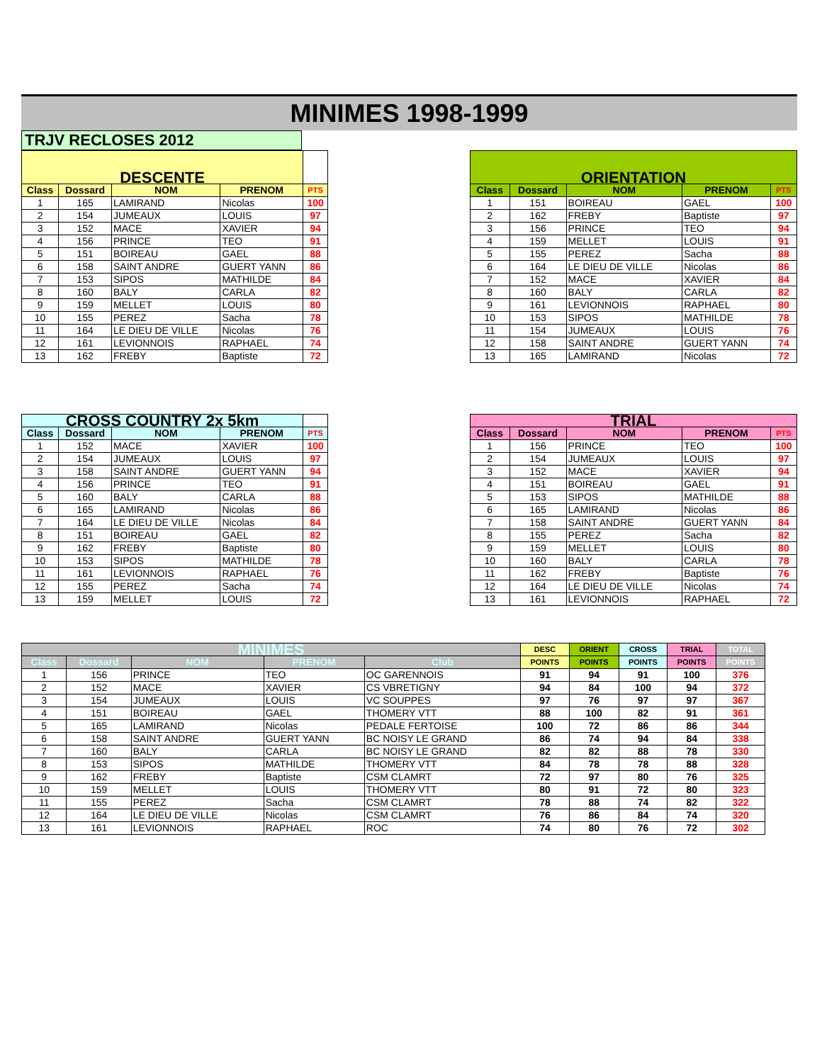MINIMES 1998-1999
TRJV RECLOSES 2012
| DESCENTE | | | | |
| Class | Dossard | NOM | PRENOM | PTS |
| 1 | 165 | LAMIRAND | Nicolas | 100 |
| 2 | 154 | JUMEAUX | LOUIS | 97 |
| 3 | 152 | MACE | XAVIER | 94 |
| 4 | 156 | PRINCE | TEO | 91 |
| 5 | 151 | BOIREAU | GAEL | 88 |
| 6 | 158 | SAINT ANDRE | GUERT YANN | 86 |
| 7 | 153 | SIPOS | MATHILDE | 84 |
| 8 | 160 | BALY | CARLA | 82 |
| 9 | 159 | MELLET | LOUIS | 80 |
| 10 | 155 | PEREZ | Sacha | 78 |
| 11 | 164 | LE DIEU DE VILLE | Nicolas | 76 |
| 12 | 161 | LEVIONNOIS | RAPHAEL | 74 |
| 13 | 162 | FREBY | Baptiste | 72 |
| ORIENTATION | | | | |
| Class | Dossard | NOM | PRENOM | PTS |
| 1 | 151 | BOIREAU | GAEL | 100 |
| 2 | 162 | FREBY | Baptiste | 97 |
| 3 | 156 | PRINCE | TEO | 94 |
| 4 | 159 | MELLET | LOUIS | 91 |
| 5 | 155 | PEREZ | Sacha | 88 |
| 6 | 164 | LE DIEU DE VILLE | Nicolas | 86 |
| 7 | 152 | MACE | XAVIER | 84 |
| 8 | 160 | BALY | CARLA | 82 |
| 9 | 161 | LEVIONNOIS | RAPHAEL | 80 |
| 10 | 153 | SIPOS | MATHILDE | 78 |
| 11 | 154 | JUMEAUX | LOUIS | 76 |
| 12 | 158 | SAINT ANDRE | GUERT YANN | 74 |
| 13 | 165 | LAMIRAND | Nicolas | 72 |
| CROSS COUNTRY 2x 5km | | | | |
| Class | Dossard | NOM | PRENOM | PTS |
| 1 | 152 | MACE | XAVIER | 100 |
| 2 | 154 | JUMEAUX | LOUIS | 97 |
| 3 | 158 | SAINT ANDRE | GUERT YANN | 94 |
| 4 | 156 | PRINCE | TEO | 91 |
| 5 | 160 | BALY | CARLA | 88 |
| 6 | 165 | LAMIRAND | Nicolas | 86 |
| 7 | 164 | LE DIEU DE VILLE | Nicolas | 84 |
| 8 | 151 | BOIREAU | GAEL | 82 |
| 9 | 162 | FREBY | Baptiste | 80 |
| 10 | 153 | SIPOS | MATHILDE | 78 |
| 11 | 161 | LEVIONNOIS | RAPHAEL | 76 |
| 12 | 155 | PEREZ | Sacha | 74 |
| 13 | 159 | MELLET | LOUIS | 72 |
| TRIAL | | | | |
| Class | Dossard | NOM | PRENOM | PTS |
| 1 | 156 | PRINCE | TEO | 100 |
| 2 | 154 | JUMEAUX | LOUIS | 97 |
| 3 | 152 | MACE | XAVIER | 94 |
| 4 | 151 | BOIREAU | GAEL | 91 |
| 5 | 153 | SIPOS | MATHILDE | 88 |
| 6 | 165 | LAMIRAND | Nicolas | 86 |
| 7 | 158 | SAINT ANDRE | GUERT YANN | 84 |
| 8 | 155 | PEREZ | Sacha | 82 |
| 9 | 159 | MELLET | LOUIS | 80 |
| 10 | 160 | BALY | CARLA | 78 |
| 11 | 162 | FREBY | Baptiste | 76 |
| 12 | 164 | LE DIEU DE VILLE | Nicolas | 74 |
| 13 | 161 | LEVIONNOIS | RAPHAEL | 72 |
| MINIMES | | | | | DESC | ORIENT | CROSS | TRIAL | TOTAL |
| Class | Dossard | NOM | PRENOM | Club | POINTS | POINTS | POINTS | POINTS | POINTS |
| 1 | 156 | PRINCE | TEO | OC GARENNOIS | 91 | 94 | 91 | 100 | 376 |
| 2 | 152 | MACE | XAVIER | CS VBRETIGNY | 94 | 84 | 100 | 94 | 372 |
| 3 | 154 | JUMEAUX | LOUIS | VC SOUPPES | 97 | 76 | 97 | 97 | 367 |
| 4 | 151 | BOIREAU | GAEL | THOMERY VTT | 88 | 100 | 82 | 91 | 361 |
| 5 | 165 | LAMIRAND | Nicolas | PEDALE FERTOISE | 100 | 72 | 86 | 86 | 344 |
| 6 | 158 | SAINT ANDRE | GUERT YANN | BC NOISY LE GRAND | 86 | 74 | 94 | 84 | 338 |
| 7 | 160 | BALY | CARLA | BC NOISY LE GRAND | 82 | 82 | 88 | 78 | 330 |
| 8 | 153 | SIPOS | MATHILDE | THOMERY VTT | 84 | 78 | 78 | 88 | 328 |
| 9 | 162 | FREBY | Baptiste | CSM CLAMRT | 72 | 97 | 80 | 76 | 325 |
| 10 | 159 | MELLET | LOUIS | THOMERY VTT | 80 | 91 | 72 | 80 | 323 |
| 11 | 155 | PEREZ | Sacha | CSM CLAMRT | 78 | 88 | 74 | 82 | 322 |
| 12 | 164 | LE DIEU DE VILLE | Nicolas | CSM CLAMRT | 76 | 86 | 84 | 74 | 320 |
| 13 | 161 | LEVIONNOIS | RAPHAEL | ROC | 74 | 80 | 76 | 72 | 302 |